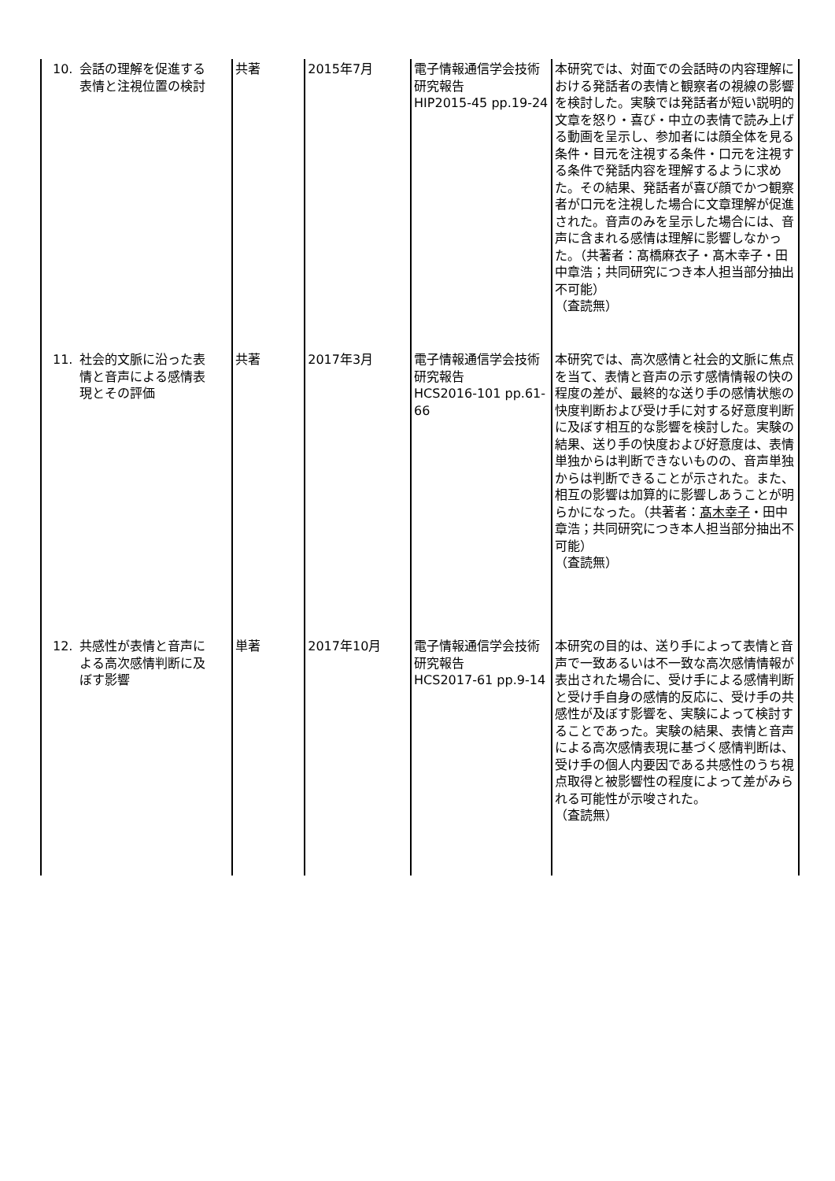| 10. 会話の理解を促進する表情と注視位置の検討 | 共著 | 2015年7月 | 電子情報通信学会技術研究報告 HIP2015-45 pp.19-24 | 本研究では、対面での会話時の内容理解における発話者の表情と観察者の視線の影響を検討した。実験では発話者が短い説明的文章を怒り・喜び・中立の表情で読み上げる動画を呈示し、参加者には顔全体を見る条件・目元を注視する条件・口元を注視する条件で発話内容を理解するように求めた。その結果、発話者が喜び顔でかつ観察者が口元を注視した場合に文章理解が促進された。音声のみを呈示した場合には、音声に含まれる感情は理解に影響しなかった。（共著者：髙橋麻衣子・髙木幸子・田中章浩；共同研究につき本人担当部分抽出不可能） （査読無） |
| 11. 社会的文脈に沿った表情と音声による感情表現とその評価 | 共著 | 2017年3月 | 電子情報通信学会技術研究報告 HCS2016-101 pp.61-66 | 本研究では、高次感情と社会的文脈に焦点を当て、表情と音声の示す感情情報の快の程度の差が、最終的な送り手の感情状態の快度判断および受け手に対する好意度判断に及ぼす相互的な影響を検討した。実験の結果、送り手の快度および好意度は、表情単独からは判断できないものの、音声単独からは判断できることが示された。また、相互の影響は加算的に影響しあうことが明らかになった。（共著者： 髙木幸子 ・田中章浩；共同研究につき本人担当部分抽出不可能） （査読無） |
| 12. 共感性が表情と音声による高次感情判断に及ぼす影響 | 単著 | 2017年10月 | 電子情報通信学会技術研究報告 HCS2017-61 pp.9-14 | 本研究の目的は、送り手によって表情と音声で一致あるいは不一致な高次感情情報が表出された場合に、受け手による感情判断と受け手自身の感情的反応に、受け手の共感性が及ぼす影響を、実験によって検討することであった。実験の結果、表情と音声による高次感情表現に基づく感情判断は、受け手の個人内要因である共感性のうち視点取得と被影響性の程度によって差がみられる可能性が示唆された。 （査読無） |